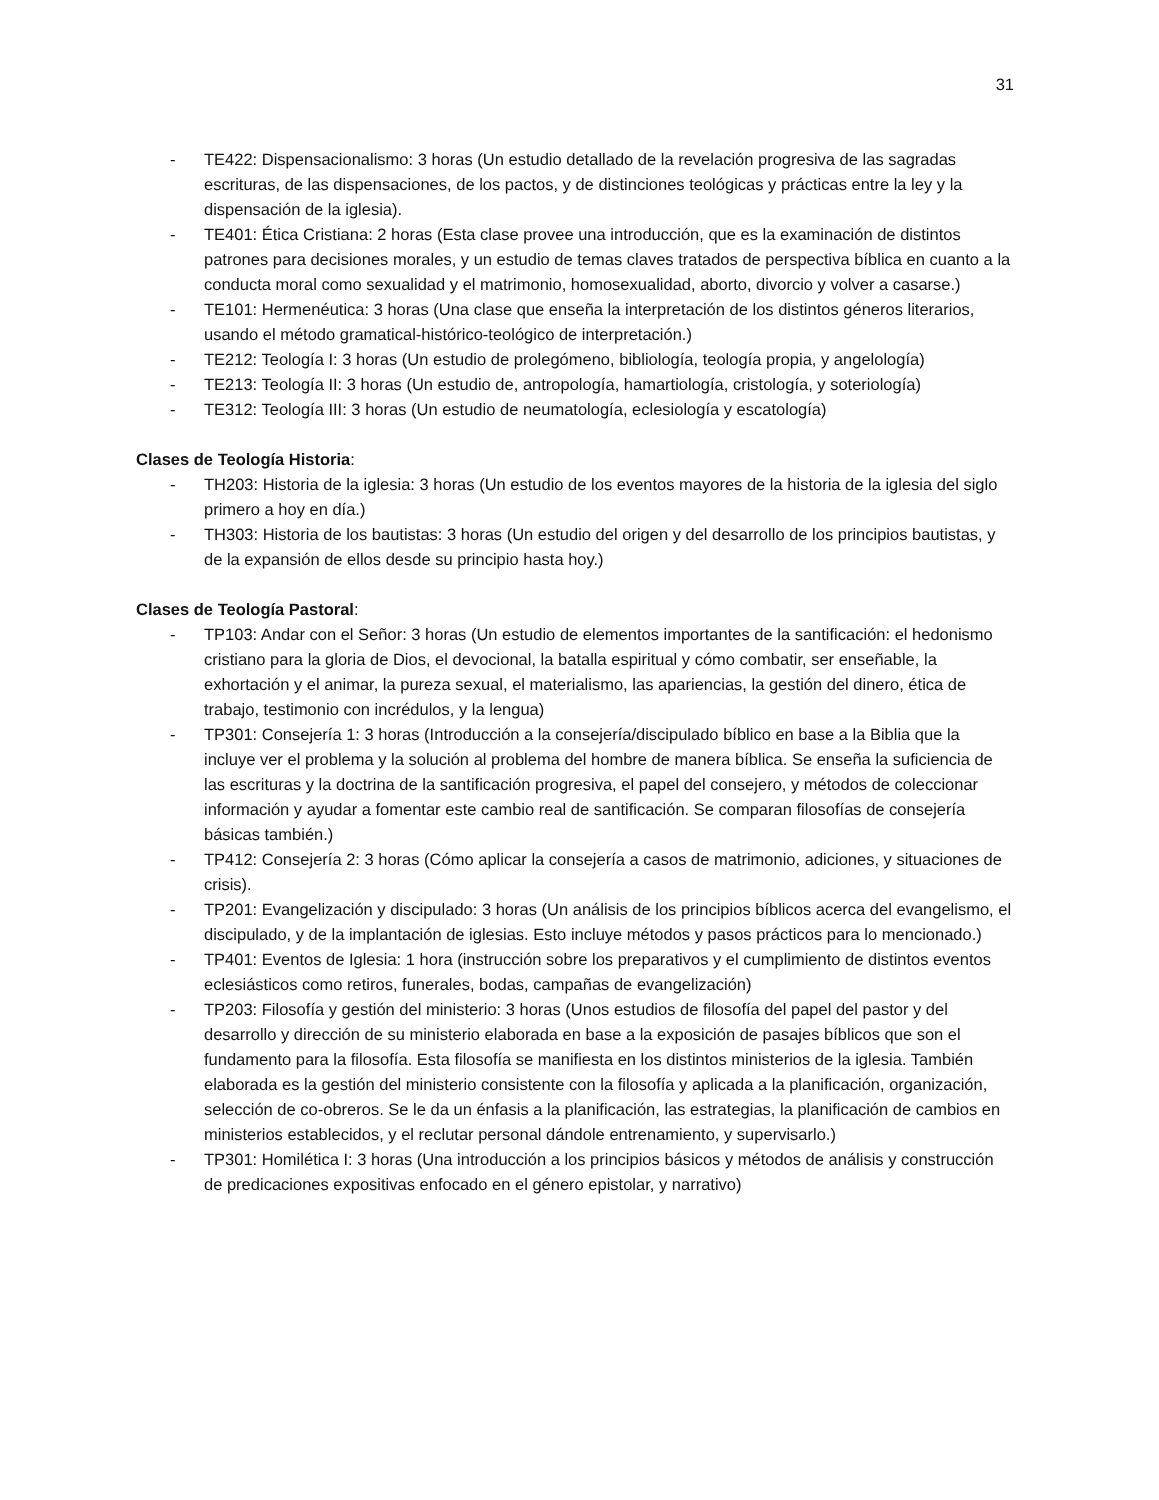31
- TE422: Dispensacionalismo: 3 horas (Un estudio detallado de la revelación progresiva de las sagradas escrituras, de las dispensaciones, de los pactos, y de distinciones teológicas y prácticas entre la ley y la dispensación de la iglesia).
- TE401: Ética Cristiana: 2 horas (Esta clase provee una introducción, que es la examinación de distintos patrones para decisiones morales, y un estudio de temas claves tratados de perspectiva bíblica en cuanto a la conducta moral como sexualidad y el matrimonio, homosexualidad, aborto, divorcio y volver a casarse.)
- TE101: Hermenéutica: 3 horas (Una clase que enseña la interpretación de los distintos géneros literarios, usando el método gramatical-histórico-teológico de interpretación.)
- TE212: Teología I: 3 horas (Un estudio de prolegómeno, bibliología, teología propia, y angelología)
- TE213: Teología II: 3 horas (Un estudio de, antropología, hamartiología, cristología, y soteriología)
- TE312: Teología III: 3 horas (Un estudio de neumatología, eclesiología y escatología)
Clases de Teología Historia:
- TH203: Historia de la iglesia: 3 horas (Un estudio de los eventos mayores de la historia de la iglesia del siglo primero a hoy en día.)
- TH303: Historia de los bautistas: 3 horas (Un estudio del origen y del desarrollo de los principios bautistas, y de la expansión de ellos desde su principio hasta hoy.)
Clases de Teología Pastoral:
- TP103: Andar con el Señor: 3 horas (Un estudio de elementos importantes de la santificación: el hedonismo cristiano para la gloria de Dios, el devocional, la batalla espiritual y cómo combatir, ser enseñable, la exhortación y el animar, la pureza sexual, el materialismo, las apariencias, la gestión del dinero, ética de trabajo, testimonio con incrédulos, y la lengua)
- TP301: Consejería 1: 3 horas (Introducción a la consejería/discipulado bíblico en base a la Biblia que la incluye ver el problema y la solución al problema del hombre de manera bíblica. Se enseña la suficiencia de las escrituras y la doctrina de la santificación progresiva, el papel del consejero, y métodos de coleccionar información y ayudar a fomentar este cambio real de santificación. Se comparan filosofías de consejería básicas también.)
- TP412: Consejería 2: 3 horas (Cómo aplicar la consejería a casos de matrimonio, adiciones, y situaciones de crisis).
- TP201: Evangelización y discipulado: 3 horas (Un análisis de los principios bíblicos acerca del evangelismo, el discipulado, y de la implantación de iglesias. Esto incluye métodos y pasos prácticos para lo mencionado.)
- TP401: Eventos de Iglesia: 1 hora (instrucción sobre los preparativos y el cumplimiento de distintos eventos eclesiásticos como retiros, funerales, bodas, campañas de evangelización)
- TP203: Filosofía y gestión del ministerio: 3 horas (Unos estudios de filosofía del papel del pastor y del desarrollo y dirección de su ministerio elaborada en base a la exposición de pasajes bíblicos que son el fundamento para la filosofía. Esta filosofía se manifiesta en los distintos ministerios de la iglesia. También elaborada es la gestión del ministerio consistente con la filosofía y aplicada a la planificación, organización, selección de co-obreros. Se le da un énfasis a la planificación, las estrategias, la planificación de cambios en ministerios establecidos, y el reclutar personal dándole entrenamiento, y supervisarlo.)
- TP301: Homilética I: 3 horas (Una introducción a los principios básicos y métodos de análisis y construcción de predicaciones expositivas enfocado en el género epistolar, y narrativo)